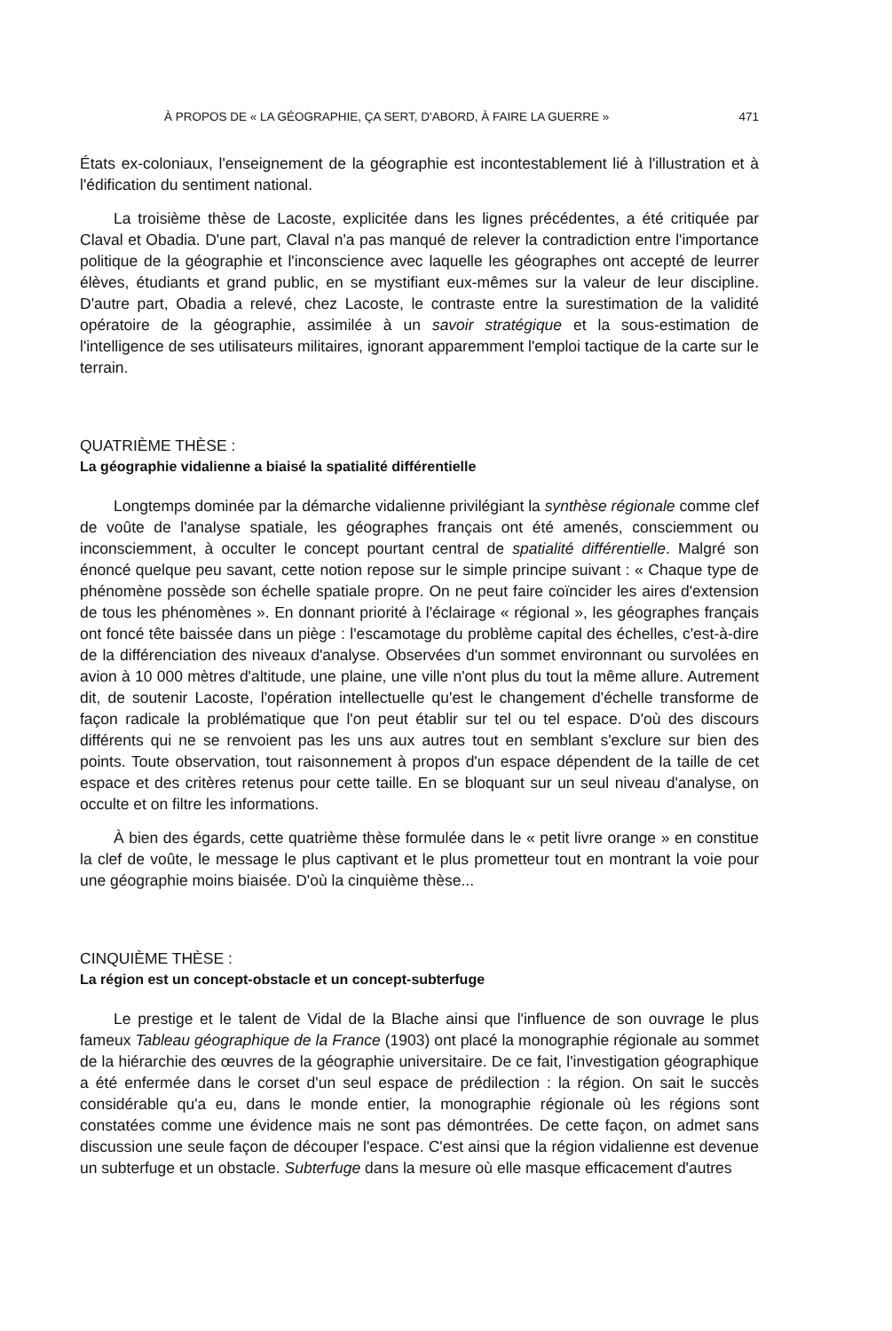À PROPOS DE « LA GÉOGRAPHIE, ÇA SERT, D'ABORD, À FAIRE LA GUERRE » 471
États ex-coloniaux, l'enseignement de la géographie est incontestablement lié à l'illustration et à l'édification du sentiment national.
La troisième thèse de Lacoste, explicitée dans les lignes précédentes, a été critiquée par Claval et Obadia. D'une part, Claval n'a pas manqué de relever la contradiction entre l'importance politique de la géographie et l'inconscience avec laquelle les géographes ont accepté de leurrer élèves, étudiants et grand public, en se mystifiant eux-mêmes sur la valeur de leur discipline. D'autre part, Obadia a relevé, chez Lacoste, le contraste entre la surestimation de la validité opératoire de la géographie, assimilée à un savoir stratégique et la sous-estimation de l'intelligence de ses utilisateurs militaires, ignorant apparemment l'emploi tactique de la carte sur le terrain.
QUATRIÈME THÈSE :
La géographie vidalienne a biaisé la spatialité différentielle
Longtemps dominée par la démarche vidalienne privilégiant la synthèse régionale comme clef de voûte de l'analyse spatiale, les géographes français ont été amenés, consciemment ou inconsciemment, à occulter le concept pourtant central de spatialité différentielle. Malgré son énoncé quelque peu savant, cette notion repose sur le simple principe suivant : « Chaque type de phénomène possède son échelle spatiale propre. On ne peut faire coïncider les aires d'extension de tous les phénomènes ». En donnant priorité à l'éclairage « régional », les géographes français ont foncé tête baissée dans un piège : l'escamotage du problème capital des échelles, c'est-à-dire de la différenciation des niveaux d'analyse. Observées d'un sommet environnant ou survolées en avion à 10 000 mètres d'altitude, une plaine, une ville n'ont plus du tout la même allure. Autrement dit, de soutenir Lacoste, l'opération intellectuelle qu'est le changement d'échelle transforme de façon radicale la problématique que l'on peut établir sur tel ou tel espace. D'où des discours différents qui ne se renvoient pas les uns aux autres tout en semblant s'exclure sur bien des points. Toute observation, tout raisonnement à propos d'un espace dépendent de la taille de cet espace et des critères retenus pour cette taille. En se bloquant sur un seul niveau d'analyse, on occulte et on filtre les informations.
À bien des égards, cette quatrième thèse formulée dans le « petit livre orange » en constitue la clef de voûte, le message le plus captivant et le plus prometteur tout en montrant la voie pour une géographie moins biaisée. D'où la cinquième thèse...
CINQUIÈME THÈSE :
La région est un concept-obstacle et un concept-subterfuge
Le prestige et le talent de Vidal de la Blache ainsi que l'influence de son ouvrage le plus fameux Tableau géographique de la France (1903) ont placé la monographie régionale au sommet de la hiérarchie des œuvres de la géographie universitaire. De ce fait, l'investigation géographique a été enfermée dans le corset d'un seul espace de prédilection : la région. On sait le succès considérable qu'a eu, dans le monde entier, la monographie régionale où les régions sont constatées comme une évidence mais ne sont pas démontrées. De cette façon, on admet sans discussion une seule façon de découper l'espace. C'est ainsi que la région vidalienne est devenue un subterfuge et un obstacle. Subterfuge dans la mesure où elle masque efficacement d'autres